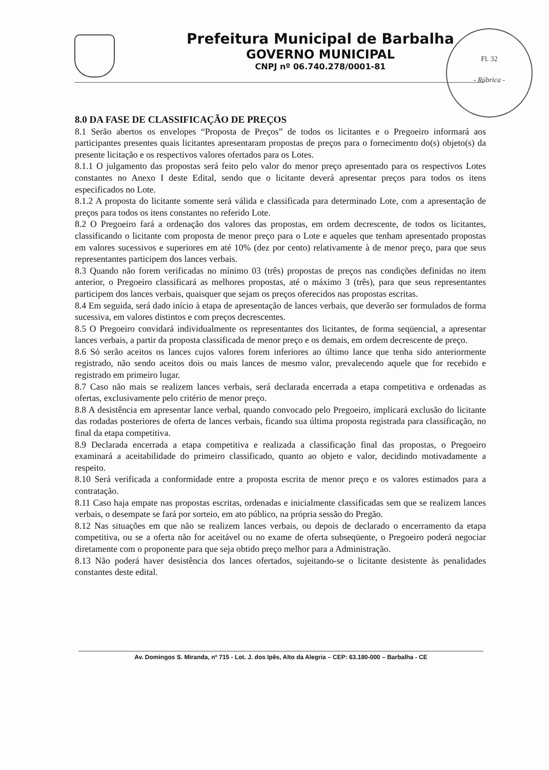Prefeitura Municipal de Barbalha
GOVERNO MUNICIPAL
CNPJ nº 06.740.278/0001-81
Fl. 32
- Rúbrica -
8.0 DA FASE DE CLASSIFICAÇÃO DE PREÇOS
8.1 Serão abertos os envelopes “Proposta de Preços” de todos os licitantes e o Pregoeiro informará aos participantes presentes quais licitantes apresentaram propostas de preços para o fornecimento do(s) objeto(s) da presente licitação e os respectivos valores ofertados para os Lotes.
8.1.1 O julgamento das propostas será feito pelo valor do menor preço apresentado para os respectivos Lotes constantes no Anexo I deste Edital, sendo que o licitante deverá apresentar preços para todos os itens especificados no Lote.
8.1.2 A proposta do licitante somente será válida e classificada para determinado Lote, com a apresentação de preços para todos os itens constantes no referido Lote.
8.2 O Pregoeiro fará a ordenação dos valores das propostas, em ordem decrescente, de todos os licitantes, classificando o licitante com proposta de menor preço para o Lote e aqueles que tenham apresentado propostas em valores sucessivos e superiores em até 10% (dez por cento) relativamente à de menor preço, para que seus representantes participem dos lances verbais.
8.3 Quando não forem verificadas no mínimo 03 (três) propostas de preços nas condições definidas no item anterior, o Pregoeiro classificará as melhores propostas, até o máximo 3 (três), para que seus representantes participem dos lances verbais, quaisquer que sejam os preços oferecidos nas propostas escritas.
8.4 Em seguida, será dado início à etapa de apresentação de lances verbais, que deverão ser formulados de forma sucessiva, em valores distintos e com preços decrescentes.
8.5 O Pregoeiro convidará individualmente os representantes dos licitantes, de forma seqüencial, a apresentar lances verbais, a partir da proposta classificada de menor preço e os demais, em ordem decrescente de preço.
8.6 Só serão aceitos os lances cujos valores forem inferiores ao último lance que tenha sido anteriormente registrado, não sendo aceitos dois ou mais lances de mesmo valor, prevalecendo aquele que for recebido e registrado em primeiro lugar.
8.7 Caso não mais se realizem lances verbais, será declarada encerrada a etapa competitiva e ordenadas as ofertas, exclusivamente pelo critério de menor preço.
8.8 A desistência em apresentar lance verbal, quando convocado pelo Pregoeiro, implicará exclusão do licitante das rodadas posteriores de oferta de lances verbais, ficando sua última proposta registrada para classificação, no final da etapa competitiva.
8.9 Declarada encerrada a etapa competitiva e realizada a classificação final das propostas, o Pregoeiro examinará a aceitabilidade do primeiro classificado, quanto ao objeto e valor, decidindo motivadamente a respeito.
8.10 Será verificada a conformidade entre a proposta escrita de menor preço e os valores estimados para a contratação.
8.11 Caso haja empate nas propostas escritas, ordenadas e inicialmente classificadas sem que se realizem lances verbais, o desempate se fará por sorteio, em ato público, na própria sessão do Pregão.
8.12 Nas situações em que não se realizem lances verbais, ou depois de declarado o encerramento da etapa competitiva, ou se a oferta não for aceitável ou no exame de oferta subseqüente, o Pregoeiro poderá negociar diretamente com o proponente para que seja obtido preço melhor para a Administração.
8.13 Não poderá haver desistência dos lances ofertados, sujeitando-se o licitante desistente às penalidades constantes deste edital.
Av. Domingos S. Miranda, nº 715 - Lot. J. dos Ipês, Alto da Alegria – CEP: 63.180-000 – Barbalha - CE